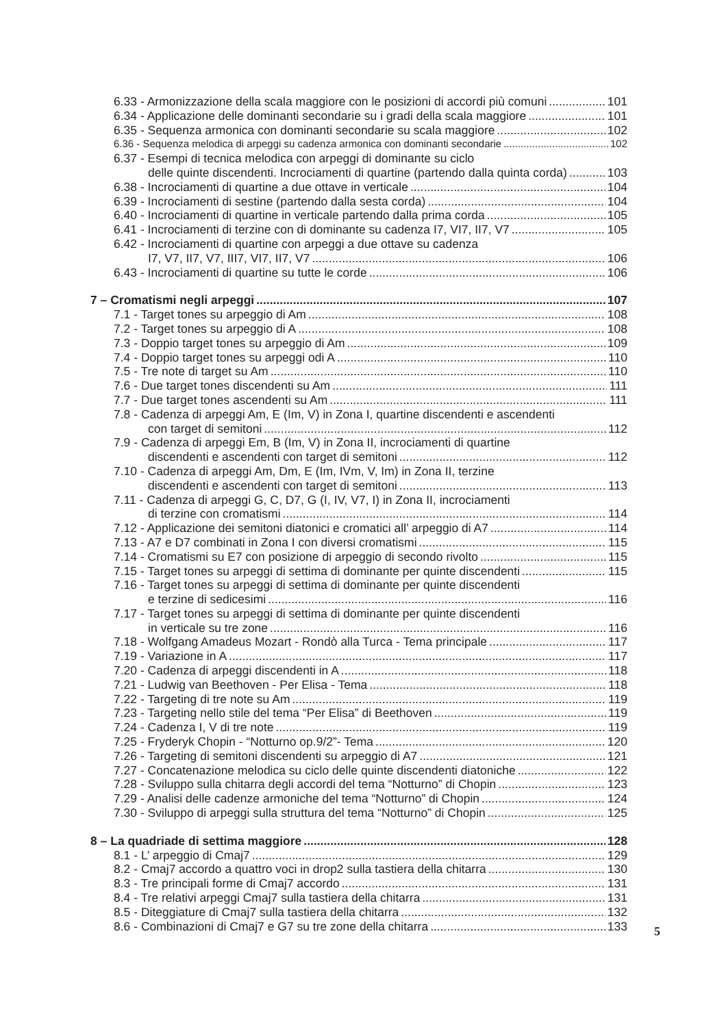6.33 - Armonizzazione della scala maggiore con le posizioni di accordi più comuni 101
6.34 - Applicazione delle dominanti secondarie su i gradi della scala maggiore 101
6.35 - Sequenza armonica con dominanti secondarie su scala maggiore 102
6.36 - Sequenza melodica di arpeggi su cadenza armonica con dominanti secondarie 102
6.37 - Esempi di tecnica melodica con arpeggi di dominante su ciclo
delle quinte discendenti. Incrociamenti di quartine (partendo dalla quinta corda) 103
6.38 - Incrociamenti di quartine a due ottave in verticale 104
6.39 - Incrociamenti di sestine (partendo dalla sesta corda) 104
6.40 - Incrociamenti di quartine in verticale partendo dalla prima corda 105
6.41 - Incrociamenti di terzine con di dominante su cadenza I7, VI7, II7, V7 105
6.42 - Incrociamenti di quartine con arpeggi a due ottave su cadenza
I7, V7, II7, V7, III7, VI7, II7, V7 106
6.43 - Incrociamenti di quartine su tutte le corde 106
7 – Cromatismi negli arpeggi 107
7.1 - Target tones su arpeggio di Am 108
7.2 - Target tones su arpeggio di A 108
7.3 - Doppio target tones su arpeggio di Am 109
7.4 - Doppio target tones su arpeggi odi A 110
7.5 - Tre note di target su Am 110
7.6 - Due target tones discendenti su Am 111
7.7 - Due target tones ascendenti su Am 111
7.8 - Cadenza di arpeggi Am, E (Im, V) in Zona I, quartine discendenti e ascendenti
con target di semitoni 112
7.9 - Cadenza di arpeggi Em, B (Im, V) in Zona II, incrociamenti di quartine
discendenti e ascendenti con target di semitoni 112
7.10 - Cadenza di arpeggi Am, Dm, E (Im, IVm, V, Im) in Zona II, terzine
discendenti e ascendenti con target di semitoni 113
7.11 - Cadenza di arpeggi G, C, D7, G (I, IV, V7, I) in Zona II, incrociamenti
di terzine con cromatismi 114
7.12 - Applicazione dei semitoni diatonici e cromatici all’ arpeggio di A7 114
7.13 - A7 e D7 combinati in Zona I con diversi cromatismi 115
7.14 - Cromatismi su E7 con posizione di arpeggio di secondo rivolto 115
7.15 - Target tones su arpeggi di settima di dominante per quinte discendenti 115
7.16 - Target tones su arpeggi di settima di dominante per quinte discendenti
e terzine di sedicesimi 116
7.17 - Target tones su arpeggi di settima di dominante per quinte discendenti
in verticale su tre zone 116
7.18 - Wolfgang Amadeus Mozart - Rondò alla Turca - Tema principale 117
7.19 - Variazione in A 117
7.20 - Cadenza di arpeggi discendenti in A 118
7.21 - Ludwig van Beethoven - Per Elisa - Tema 118
7.22 - Targeting di tre note su Am 119
7.23 - Targeting nello stile del tema “Per Elisa” di Beethoven 119
7.24 - Cadenza I, V di tre note 119
7.25 - Fryderyk Chopin - “Notturno op.9/2”- Tema 120
7.26 - Targeting di semitoni discendenti su arpeggio di A7 121
7.27 - Concatenazione melodica su ciclo delle quinte discendenti diatoniche 122
7.28 - Sviluppo sulla chitarra degli accordi del tema “Notturno” di Chopin 123
7.29 - Analisi delle cadenze armoniche del tema “Notturno” di Chopin 124
7.30 - Sviluppo di arpeggi sulla struttura del tema “Notturno” di Chopin 125
8 – La quadriade di settima maggiore 128
8.1 - L’ arpeggio di Cmaj7 129
8.2 - Cmaj7 accordo a quattro voci in drop2 sulla tastiera della chitarra 130
8.3 - Tre principali forme di Cmaj7 accordo 131
8.4 - Tre relativi arpeggi Cmaj7 sulla tastiera della chitarra 131
8.5 - Diteggiature di Cmaj7 sulla tastiera della chitarra 132
8.6 - Combinazioni di Cmaj7 e G7 su tre zone della chitarra 133
5